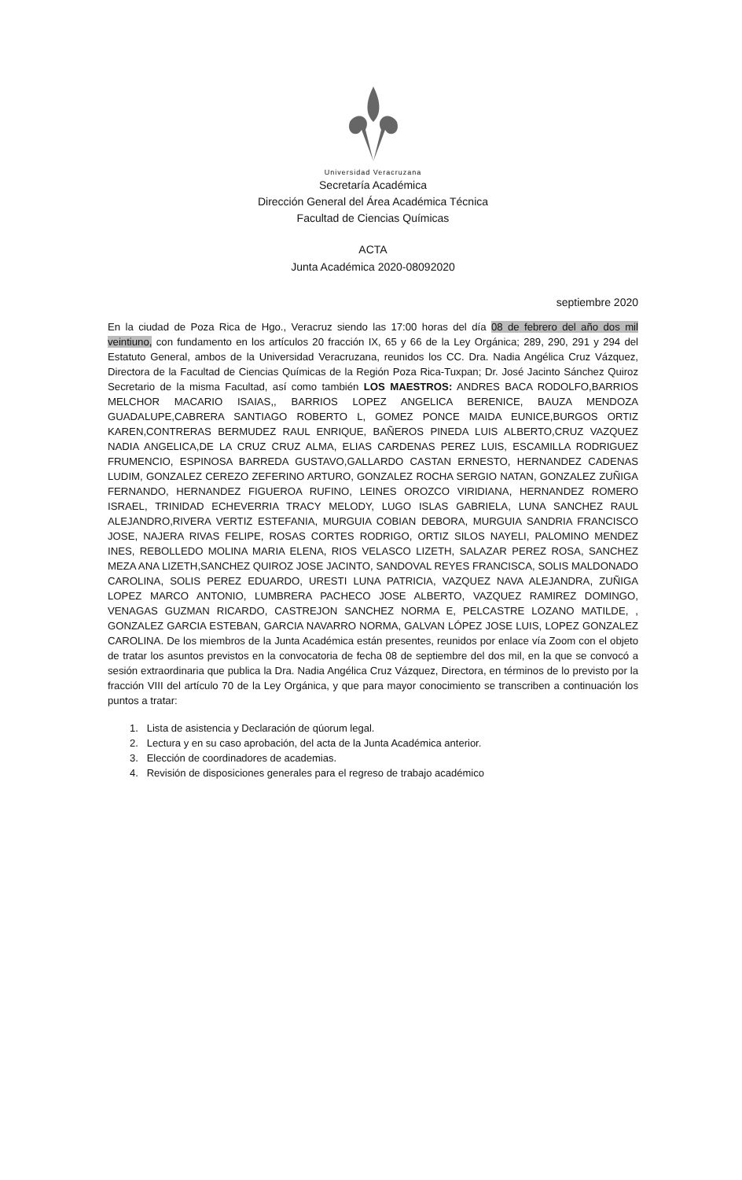Universidad Veracruzana
Secretaría Académica
Dirección General del Área Académica Técnica
Facultad de Ciencias Químicas
ACTA
Junta Académica 2020-08092020
septiembre 2020
En la ciudad de Poza Rica de Hgo., Veracruz siendo las 17:00 horas del día 08 de febrero del año dos mil veintiuno, con fundamento en los artículos 20 fracción IX, 65 y 66 de la Ley Orgánica; 289, 290, 291 y 294 del Estatuto General, ambos de la Universidad Veracruzana, reunidos los CC. Dra. Nadia Angélica Cruz Vázquez, Directora de la Facultad de Ciencias Químicas de la Región Poza Rica-Tuxpan; Dr. José Jacinto Sánchez Quiroz Secretario de la misma Facultad, así como también LOS MAESTROS: ANDRES BACA RODOLFO,BARRIOS MELCHOR MACARIO ISAIAS,, BARRIOS LOPEZ ANGELICA BERENICE, BAUZA MENDOZA GUADALUPE,CABRERA SANTIAGO ROBERTO L, GOMEZ PONCE MAIDA EUNICE,BURGOS ORTIZ KAREN,CONTRERAS BERMUDEZ RAUL ENRIQUE, BAÑEROS PINEDA LUIS ALBERTO,CRUZ VAZQUEZ NADIA ANGELICA,DE LA CRUZ CRUZ ALMA, ELIAS CARDENAS PEREZ LUIS, ESCAMILLA RODRIGUEZ FRUMENCIO, ESPINOSA BARREDA GUSTAVO,GALLARDO CASTAN ERNESTO, HERNANDEZ CADENAS LUDIM, GONZALEZ CEREZO ZEFERINO ARTURO, GONZALEZ ROCHA SERGIO NATAN, GONZALEZ ZUÑIGA FERNANDO, HERNANDEZ FIGUEROA RUFINO, LEINES OROZCO VIRIDIANA, HERNANDEZ ROMERO ISRAEL, TRINIDAD ECHEVERRIA TRACY MELODY, LUGO ISLAS GABRIELA, LUNA SANCHEZ RAUL ALEJANDRO,RIVERA VERTIZ ESTEFANIA, MURGUIA COBIAN DEBORA, MURGUIA SANDRIA FRANCISCO JOSE, NAJERA RIVAS FELIPE, ROSAS CORTES RODRIGO, ORTIZ SILOS NAYELI, PALOMINO MENDEZ INES, REBOLLEDO MOLINA MARIA ELENA, RIOS VELASCO LIZETH, SALAZAR PEREZ ROSA, SANCHEZ MEZA ANA LIZETH,SANCHEZ QUIROZ JOSE JACINTO, SANDOVAL REYES FRANCISCA, SOLIS MALDONADO CAROLINA, SOLIS PEREZ EDUARDO, URESTI LUNA PATRICIA, VAZQUEZ NAVA ALEJANDRA, ZUÑIGA LOPEZ MARCO ANTONIO, LUMBRERA PACHECO JOSE ALBERTO, VAZQUEZ RAMIREZ DOMINGO, VENAGAS GUZMAN RICARDO, CASTREJON SANCHEZ NORMA E, PELCASTRE LOZANO MATILDE, , GONZALEZ GARCIA ESTEBAN, GARCIA NAVARRO NORMA, GALVAN LÓPEZ JOSE LUIS, LOPEZ GONZALEZ CAROLINA. De los miembros de la Junta Académica están presentes, reunidos por enlace vía Zoom con el objeto de tratar los asuntos previstos en la convocatoria de fecha 08 de septiembre del dos mil, en la que se convocó a sesión extraordinaria que publica la Dra. Nadia Angélica Cruz Vázquez, Directora, en términos de lo previsto por la fracción VIII del artículo 70 de la Ley Orgánica, y que para mayor conocimiento se transcriben a continuación los puntos a tratar:
1. Lista de asistencia y Declaración de qúorum legal.
2. Lectura y en su caso aprobación, del acta de la Junta Académica anterior.
3. Elección de coordinadores de academias.
4. Revisión de disposiciones generales para el regreso de trabajo académico